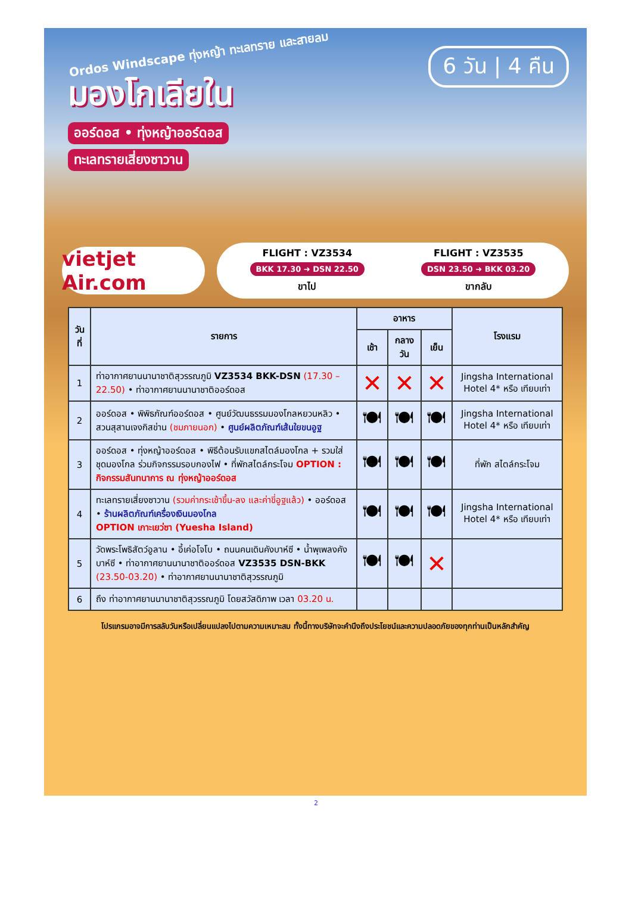Ordos Windscape ทุ่งหญ้า ทะเลทราย และสายลม
6 วัน | 4 คืน
มองโกเลียใน
ออร์ดอส • ทุ่งหญ้าออร์ดอส
ทะเลทรายเสี่ยงซาวาน
vietjet Air.com
FLIGHT : VZ3534
BKK 17.30 ➜ DSN 22.50
ขาไป
FLIGHT : VZ3535
DSN 23.50 ➜ BKK 03.20
ขากลับ
| วันที่ | รายการ | อาหาร | | | โรงแรม |
| --- | --- | --- | --- | --- | --- |
| | | เช้า | กลางวัน | เย็น | |
| 1 | ท่าอากาศยานนานาชาติสุวรรณภูมิ VZ3534 BKK-DSN (17.30 – 22.50) • ท่าอากาศยานนานาชาติออร์ดอส | ✕ | ✕ | ✕ | Jingsha International Hotel 4* หรือ เทียบเท่า |
| 2 | ออร์ดอส • พิพิธภัณฑ์ออร์ดอส • ศูนย์วัฒนธรรมมองโกลหยวนหลิว • สวนสุสานเจงกิสข่าน (ชมภายนอก) • ศูนย์ผลิตภัณฑ์เส้นใยขนอูฐ | 🍽 | 🍽 | 🍽 | Jingsha International Hotel 4* หรือ เทียบเท่า |
| 3 | ออร์ดอส • ทุ่งหญ้าออร์ดอส • พิธีต้อนรับแขกสไตล์มองโกล + รวมใส่ชุดมองโกล ร่วมกิจกรรมรอบกองไฟ • ที่พักสไตล์กระโจม OPTION : กิจกรรมสันทนาการ ณ ทุ่งหญ้าออร์ดอส | 🍽 | 🍽 | 🍽 | ที่พัก สไตล์กระโจม |
| 4 | ทะเลทรายเสี่ยงซาวาน (รวมค่ากระเช้าขึ้น-ลง และค่าขี่อูฐแล้ว) • ออร์ดอส • ร้านผลิตภัณฑ์เครื่องเงินมองโกล OPTION เกาะเยว่ซา (Yuesha Island) | 🍽 | 🍽 | 🍽 | Jingsha International Hotel 4* หรือ เทียบเท่า |
| 5 | วัดพระโพธิสัตว์อูลาน • อี้เค่อโจโบ • ถนนคนเดินคังบาห์ซี • น้ำพุเพลงคังบาห์ซี • ท่าอากาศยานนานาชาติออร์ดอส VZ3535 DSN-BKK (23.50-03.20) • ท่าอากาศยานนานาชาติสุวรรณภูมิ | 🍽 | 🍽 | ✕ | |
| 6 | ถึง ท่าอากาศยานนานาชาติสุวรรณภูมิ โดยสวัสดิภาพ เวลา 03.20 น. | | | | |
โปรแกรมอาจมีการสลับวันหรือเปลี่ยนแปลงไปตามความเหมาะสม ทั้งนี้ทางบริษัทจะคำนึงถึงประโยชน์และความปลอดภัยของทุกท่านเป็นหลักสำคัญ
2